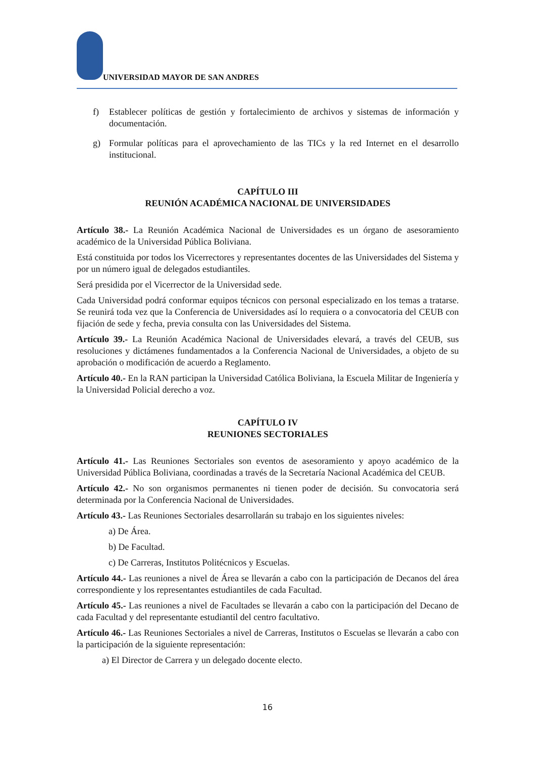UNIVERSIDAD MAYOR DE SAN ANDRES
f) Establecer políticas de gestión y fortalecimiento de archivos y sistemas de información y documentación.
g) Formular políticas para el aprovechamiento de las TICs y la red Internet en el desarrollo institucional.
CAPÍTULO III
REUNIÓN ACADÉMICA NACIONAL DE UNIVERSIDADES
Artículo 38.- La Reunión Académica Nacional de Universidades es un órgano de asesoramiento académico de la Universidad Pública Boliviana.
Está constituida por todos los Vicerrectores y representantes docentes de las Universidades del Sistema y por un número igual de delegados estudiantiles.
Será presidida por el Vicerrector de la Universidad sede.
Cada Universidad podrá conformar equipos técnicos con personal especializado en los temas a tratarse. Se reunirá toda vez que la Conferencia de Universidades así lo requiera o a convocatoria del CEUB con fijación de sede y fecha, previa consulta con las Universidades del Sistema.
Artículo 39.- La Reunión Académica Nacional de Universidades elevará, a través del CEUB, sus resoluciones y dictámenes fundamentados a la Conferencia Nacional de Universidades, a objeto de su aprobación o modificación de acuerdo a Reglamento.
Artículo 40.- En la RAN participan la Universidad Católica Boliviana, la Escuela Militar de Ingeniería y la Universidad Policial derecho a voz.
CAPÍTULO IV
REUNIONES SECTORIALES
Artículo 41.- Las Reuniones Sectoriales son eventos de asesoramiento y apoyo académico de la Universidad Pública Boliviana, coordinadas a través de la Secretaría Nacional Académica del CEUB.
Artículo 42.- No son organismos permanentes ni tienen poder de decisión. Su convocatoria será determinada por la Conferencia Nacional de Universidades.
Artículo 43.- Las Reuniones Sectoriales desarrollarán su trabajo en los siguientes niveles:
a) De Área.
b) De Facultad.
c) De Carreras, Institutos Politécnicos y Escuelas.
Artículo 44.- Las reuniones a nivel de Área se llevarán a cabo con la participación de Decanos del área correspondiente y los representantes estudiantiles de cada Facultad.
Artículo 45.- Las reuniones a nivel de Facultades se llevarán a cabo con la participación del Decano de cada Facultad y del representante estudiantil del centro facultativo.
Artículo 46.- Las Reuniones Sectoriales a nivel de Carreras, Institutos o Escuelas se llevarán a cabo con la participación de la siguiente representación:
a) El Director de Carrera y un delegado docente electo.
16